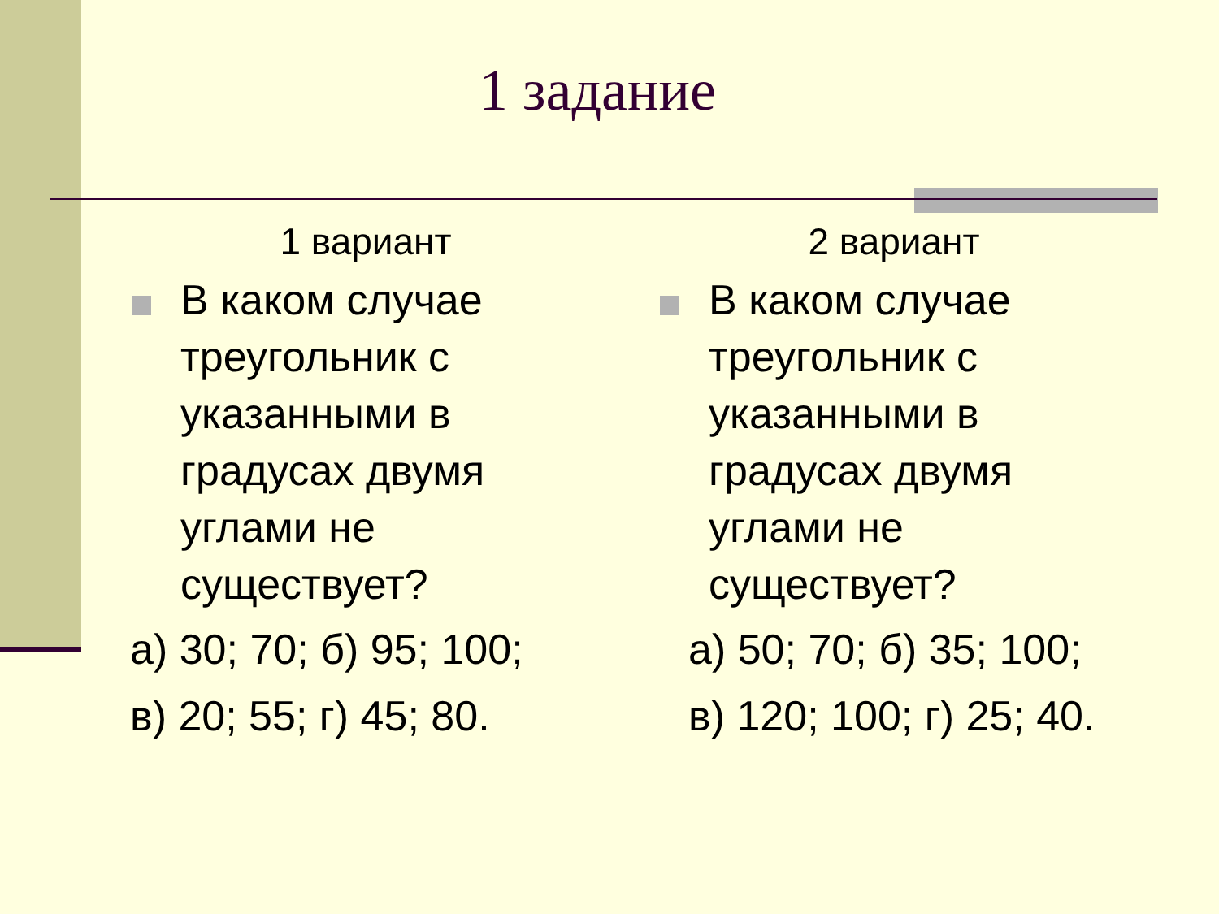1 задание
1 вариант
В каком случае треугольник с указанными в градусах двумя углами не существует?
а) 30; 70; б) 95; 100;
в) 20; 55; г) 45; 80.
2 вариант
В каком случае треугольник с указанными в градусах двумя углами не существует?
а) 50; 70; б) 35; 100;
в) 120; 100; г) 25; 40.